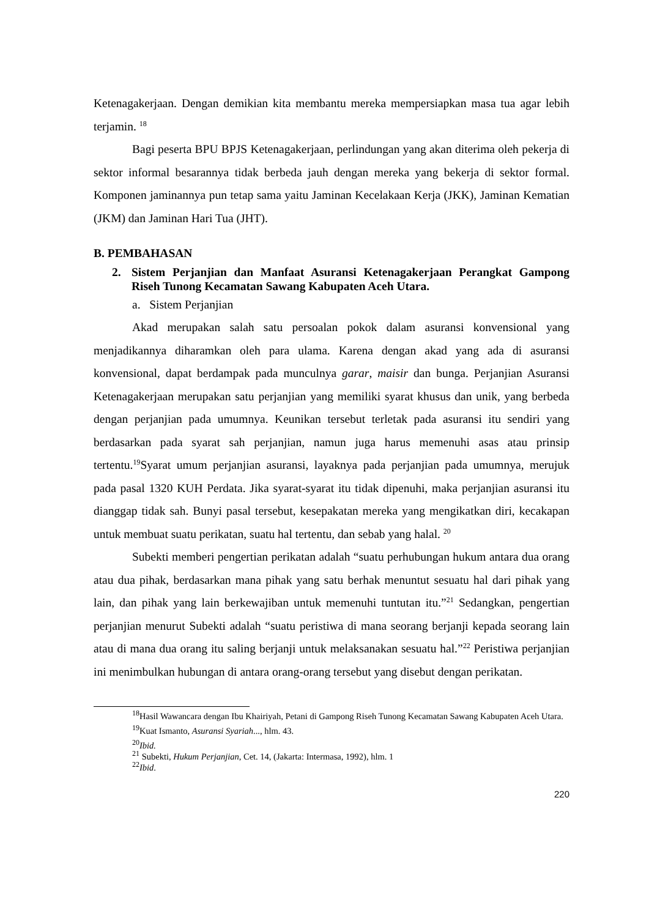Ketenagakerjaan. Dengan demikian kita membantu mereka mempersiapkan masa tua agar lebih terjamin. <sup>18</sup>
Bagi peserta BPU BPJS Ketenagakerjaan, perlindungan yang akan diterima oleh pekerja di sektor informal besarannya tidak berbeda jauh dengan mereka yang bekerja di sektor formal. Komponen jaminannya pun tetap sama yaitu Jaminan Kecelakaan Kerja (JKK), Jaminan Kematian (JKM) dan Jaminan Hari Tua (JHT).
B. PEMBAHASAN
2. Sistem Perjanjian dan Manfaat Asuransi Ketenagakerjaan Perangkat Gampong Riseh Tunong Kecamatan Sawang Kabupaten Aceh Utara.
a. Sistem Perjanjian
Akad merupakan salah satu persoalan pokok dalam asuransi konvensional yang menjadikannya diharamkan oleh para ulama. Karena dengan akad yang ada di asuransi konvensional, dapat berdampak pada munculnya garar, maisir dan bunga. Perjanjian Asuransi Ketenagakerjaan merupakan satu perjanjian yang memiliki syarat khusus dan unik, yang berbeda dengan perjanjian pada umumnya. Keunikan tersebut terletak pada asuransi itu sendiri yang berdasarkan pada syarat sah perjanjian, namun juga harus memenuhi asas atau prinsip tertentu.<sup>19</sup>Syarat umum perjanjian asuransi, layaknya pada perjanjian pada umumnya, merujuk pada pasal 1320 KUH Perdata. Jika syarat-syarat itu tidak dipenuhi, maka perjanjian asuransi itu dianggap tidak sah. Bunyi pasal tersebut, kesepakatan mereka yang mengikatkan diri, kecakapan untuk membuat suatu perikatan, suatu hal tertentu, dan sebab yang halal. <sup>20</sup>
Subekti memberi pengertian perikatan adalah “suatu perhubungan hukum antara dua orang atau dua pihak, berdasarkan mana pihak yang satu berhak menuntut sesuatu hal dari pihak yang lain, dan pihak yang lain berkewajiban untuk memenuhi tuntutan itu.”<sup>21</sup> Sedangkan, pengertian perjanjian menurut Subekti adalah “suatu peristiwa di mana seorang berjanji kepada seorang lain atau di mana dua orang itu saling berjanji untuk melaksanakan sesuatu hal.”<sup>22</sup> Peristiwa perjanjian ini menimbulkan hubungan di antara orang-orang tersebut yang disebut dengan perikatan.
<sup>18</sup> Hasil Wawancara dengan Ibu Khairiyah, Petani di Gampong Riseh Tunong Kecamatan Sawang Kabupaten Aceh Utara.
<sup>19</sup> Kuat Ismanto, Asuransi Syariah..., hlm. 43.
<sup>20</sup> Ibid.
<sup>21</sup> Subekti, Hukum Perjanjian, Cet. 14, (Jakarta: Intermasa, 1992), hlm. 1
<sup>22</sup> Ibid.
220